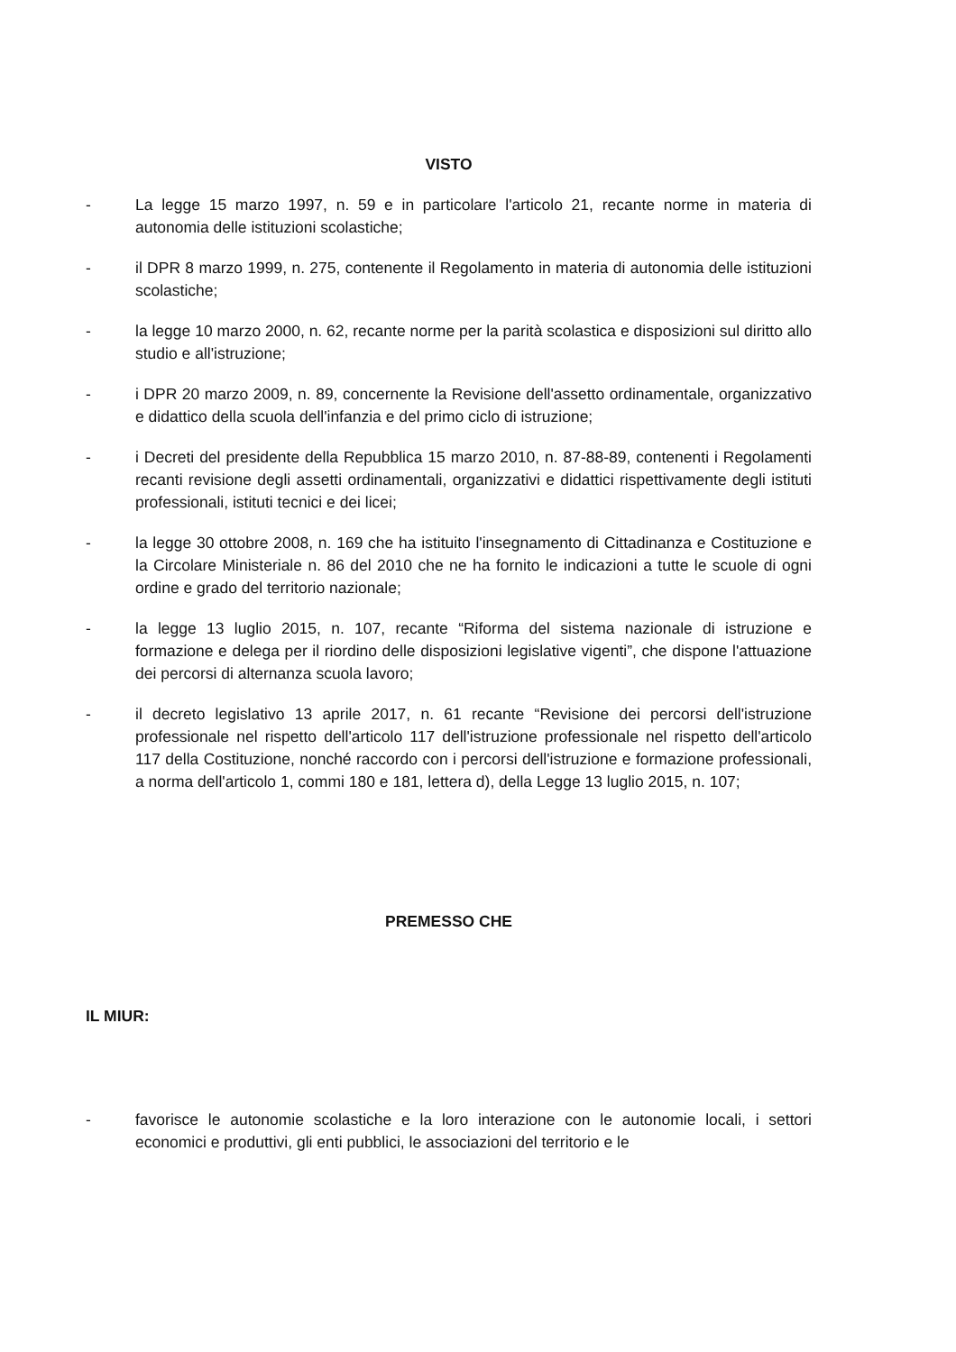VISTO
- La legge 15 marzo 1997, n. 59 e in particolare l'articolo 21, recante norme in materia di autonomia delle istituzioni scolastiche;
- il DPR 8 marzo 1999, n. 275, contenente il Regolamento in materia di autonomia delle istituzioni scolastiche;
- la legge 10 marzo 2000, n. 62, recante norme per la parità scolastica e disposizioni sul diritto allo studio e all'istruzione;
- i DPR 20 marzo 2009, n. 89, concernente la Revisione dell'assetto ordinamentale, organizzativo e didattico della scuola dell'infanzia e del primo ciclo di istruzione;
- i Decreti del presidente della Repubblica 15 marzo 2010, n. 87-88-89, contenenti i Regolamenti recanti revisione degli assetti ordinamentali, organizzativi e didattici rispettivamente degli istituti professionali, istituti tecnici e dei licei;
- la legge 30 ottobre 2008, n. 169 che ha istituito l'insegnamento di Cittadinanza e Costituzione e la Circolare Ministeriale n. 86 del 2010 che ne ha fornito le indicazioni a tutte le scuole di ogni ordine e grado del territorio nazionale;
- la legge 13 luglio 2015, n. 107, recante “Riforma del sistema nazionale di istruzione e formazione e delega per il riordino delle disposizioni legislative vigenti”, che dispone l'attuazione dei percorsi di alternanza scuola lavoro;
- il decreto legislativo 13 aprile 2017, n. 61 recante “Revisione dei percorsi dell'istruzione professionale nel rispetto dell'articolo 117 dell'istruzione professionale nel rispetto dell'articolo 117 della Costituzione, nonché raccordo con i percorsi dell'istruzione e formazione professionali, a norma dell'articolo 1, commi 180 e 181, lettera d), della Legge 13 luglio 2015, n. 107;
PREMESSO CHE
IL MIUR:
- favorisce le autonomie scolastiche e la loro interazione con le autonomie locali, i settori economici e produttivi, gli enti pubblici, le associazioni del territorio e le